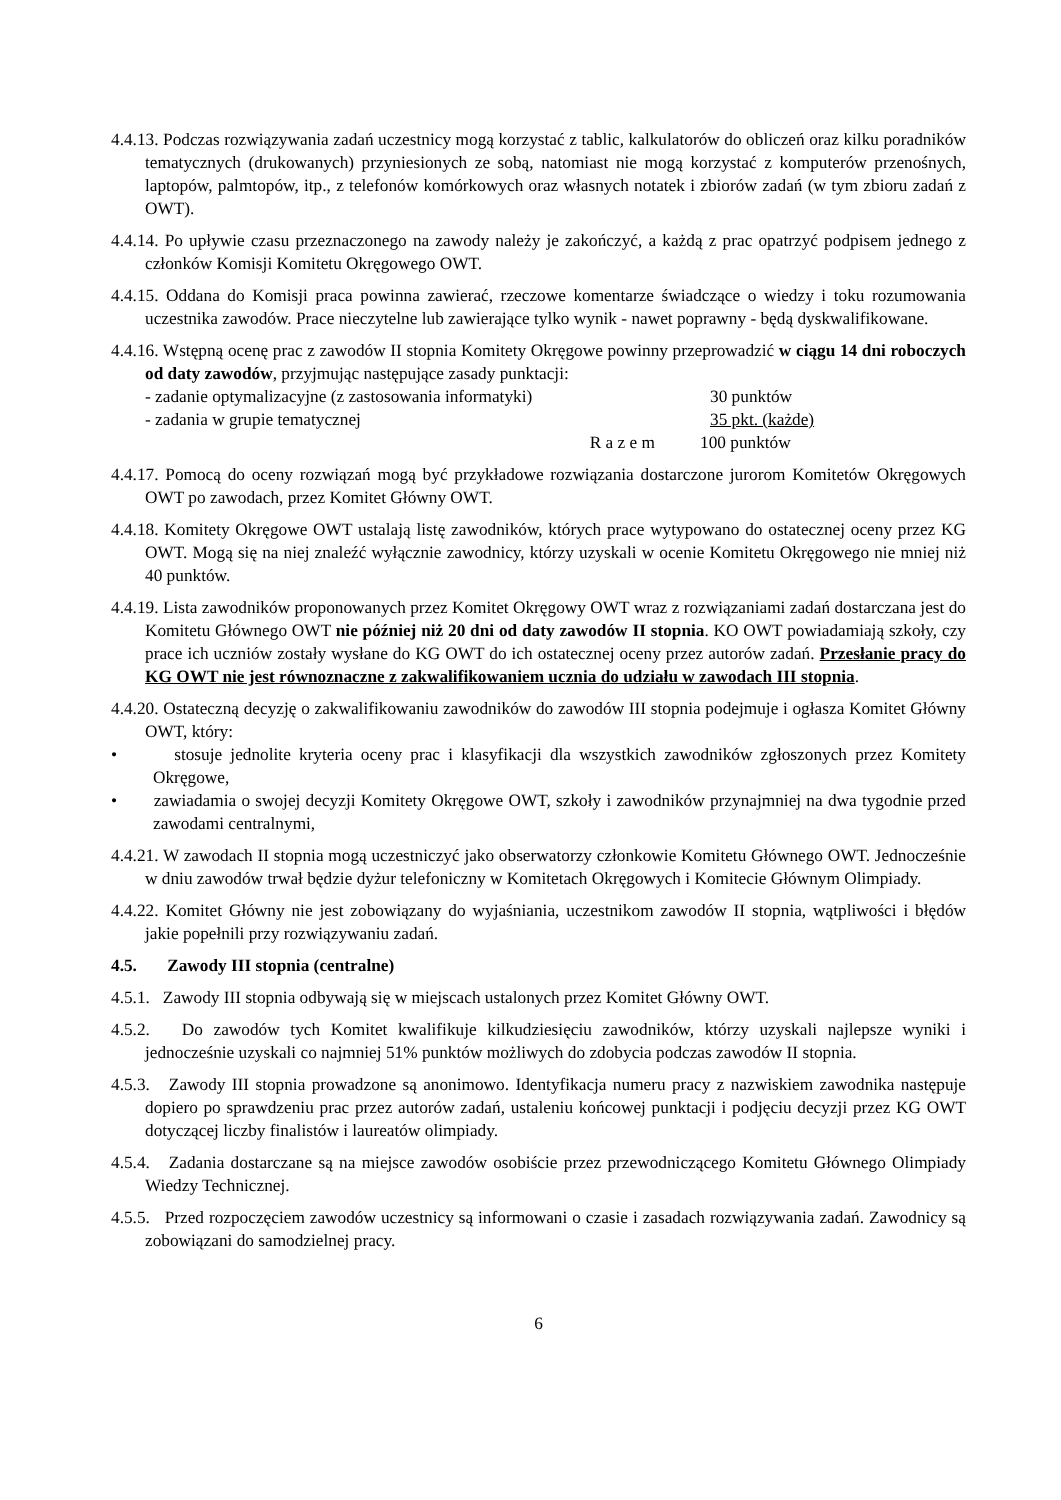4.4.13. Podczas rozwiązywania zadań uczestnicy mogą korzystać z tablic, kalkulatorów do obliczeń oraz kilku poradników tematycznych (drukowanych) przyniesionych ze sobą, natomiast nie mogą korzystać z komputerów przenośnych, laptopów, palmtopów, itp., z telefonów komórkowych oraz własnych notatek i zbiorów zadań (w tym zbioru zadań z OWT).
4.4.14. Po upływie czasu przeznaczonego na zawody należy je zakończyć, a każdą z prac opatrzyć podpisem jednego z członków Komisji Komitetu Okręgowego OWT.
4.4.15. Oddana do Komisji praca powinna zawierać, rzeczowe komentarze świadczące o wiedzy i toku rozumowania uczestnika zawodów. Prace nieczytelne lub zawierające tylko wynik - nawet poprawny - będą dyskwalifikowane.
4.4.16. Wstępną ocenę prac z zawodów II stopnia Komitety Okręgowe powinny przeprowadzić w ciągu 14 dni roboczych od daty zawodów, przyjmując następujące zasady punktacji:
- zadanie optymalizacyjne (z zastosowania informatyki) 30 punktów
- zadania w grupie tematycznej 35 pkt. (każde)
R a z e m 100 punktów
4.4.17. Pomocą do oceny rozwiązań mogą być przykładowe rozwiązania dostarczone jurorom Komitetów Okręgowych OWT po zawodach, przez Komitet Główny OWT.
4.4.18. Komitety Okręgowe OWT ustalają listę zawodników, których prace wytypowano do ostatecznej oceny przez KG OWT. Mogą się na niej znaleźć wyłącznie zawodnicy, którzy uzyskali w ocenie Komitetu Okręgowego nie mniej niż 40 punktów.
4.4.19. Lista zawodników proponowanych przez Komitet Okręgowy OWT wraz z rozwiązaniami zadań dostarczana jest do Komitetu Głównego OWT nie później niż 20 dni od daty zawodów II stopnia. KO OWT powiadamiają szkoły, czy prace ich uczniów zostały wysłane do KG OWT do ich ostatecznej oceny przez autorów zadań. Przesłanie pracy do KG OWT nie jest równoznaczne z zakwalifikowaniem ucznia do udziału w zawodach III stopnia.
4.4.20. Ostateczną decyzję o zakwalifikowaniu zawodników do zawodów III stopnia podejmuje i ogłasza Komitet Główny OWT, który:
• stosuje jednolite kryteria oceny prac i klasyfikacji dla wszystkich zawodników zgłoszonych przez Komitety Okręgowe,
• zawiadamia o swojej decyzji Komitety Okręgowe OWT, szkoły i zawodników przynajmniej na dwa tygodnie przed zawodami centralnymi,
4.4.21. W zawodach II stopnia mogą uczestniczyć jako obserwatorzy członkowie Komitetu Głównego OWT. Jednocześnie w dniu zawodów trwał będzie dyżur telefoniczny w Komitetach Okręgowych i Komitecie Głównym Olimpiady.
4.4.22. Komitet Główny nie jest zobowiązany do wyjaśniania, uczestnikom zawodów II stopnia, wątpliwości i błędów jakie popełnili przy rozwiązywaniu zadań.
4.5. Zawody III stopnia (centralne)
4.5.1. Zawody III stopnia odbywają się w miejscach ustalonych przez Komitet Główny OWT.
4.5.2. Do zawodów tych Komitet kwalifikuje kilkudziesięciu zawodników, którzy uzyskali najlepsze wyniki i jednocześnie uzyskali co najmniej 51% punktów możliwych do zdobycia podczas zawodów II stopnia.
4.5.3. Zawody III stopnia prowadzone są anonimowo. Identyfikacja numeru pracy z nazwiskiem zawodnika następuje dopiero po sprawdzeniu prac przez autorów zadań, ustaleniu końcowej punktacji i podjęciu decyzji przez KG OWT dotyczącej liczby finalistów i laureatów olimpiady.
4.5.4. Zadania dostarczane są na miejsce zawodów osobiście przez przewodniczącego Komitetu Głównego Olimpiady Wiedzy Technicznej.
4.5.5. Przed rozpoczęciem zawodów uczestnicy są informowani o czasie i zasadach rozwiązywania zadań. Zawodnicy są zobowiązani do samodzielnej pracy.
6